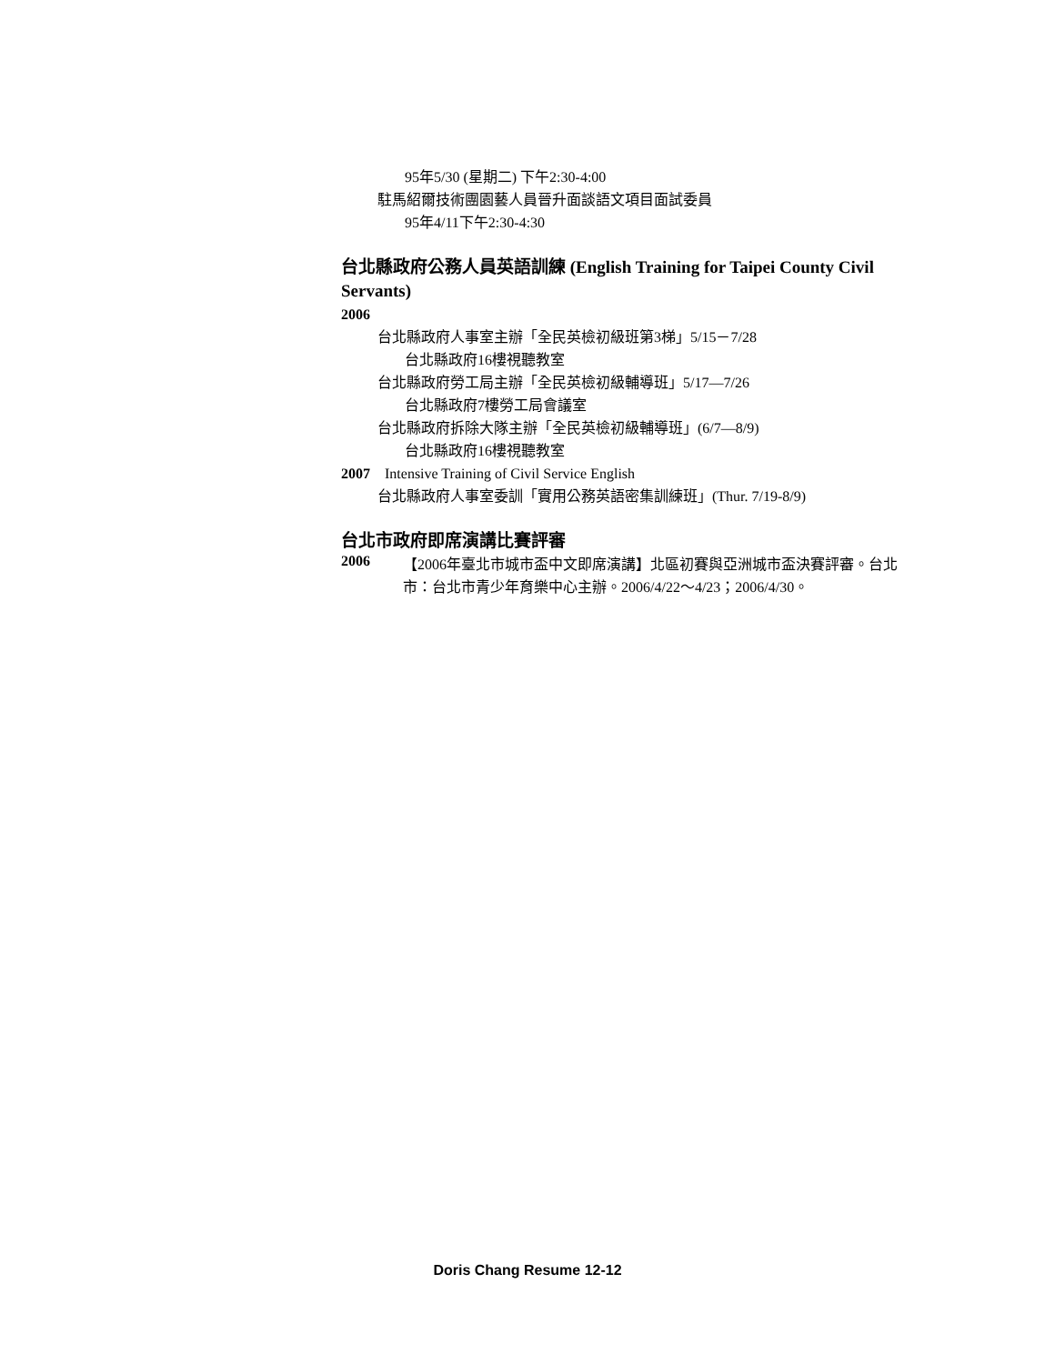95年5/30 (星期二) 下午2:30-4:00
駐馬紹爾技術團園藝人員晉升面談語文項目面試委員
95年4/11下午2:30-4:30
台北縣政府公務人員英語訓練 (English Training for Taipei County Civil Servants)
2006
台北縣政府人事室主辦「全民英檢初級班第3梯」5/15－7/28
台北縣政府16樓視聽教室
台北縣政府勞工局主辦「全民英檢初級輔導班」5/17—7/26
台北縣政府7樓勞工局會議室
台北縣政府拆除大隊主辦「全民英檢初級輔導班」(6/7—8/9)
台北縣政府16樓視聽教室
2007 Intensive Training of Civil Service English
台北縣政府人事室委訓「實用公務英語密集訓練班」(Thur. 7/19-8/9)
台北市政府即席演講比賽評審
2006
【2006年臺北市城市盃中文即席演講】北區初賽與亞洲城市盃決賽評審。台北市：台北市青少年育樂中心主辦。2006/4/22～4/23；2006/4/30。
Doris Chang Resume 12-12